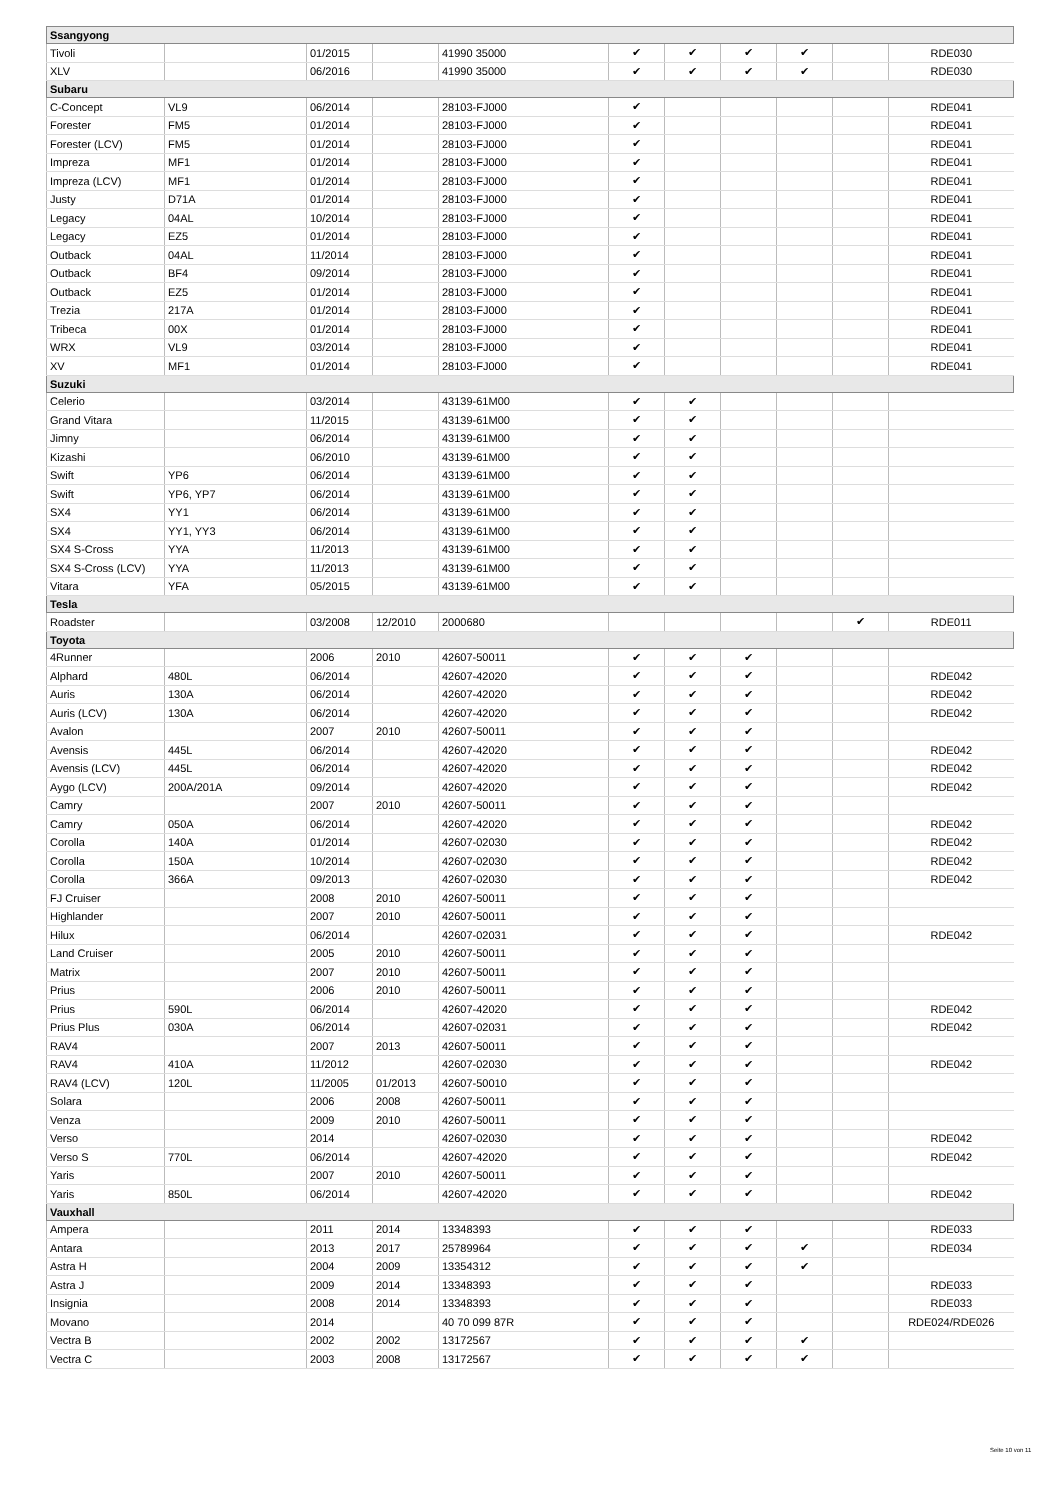| Ssangyong | | | | | | | | | | |
| Tivoli | | 01/2015 | | 41990 35000 | ✔ | ✔ | ✔ | ✔ | | RDE030 |
| XLV | | 06/2016 | | 41990 35000 | ✔ | ✔ | ✔ | ✔ | | RDE030 |
| Subaru | | | | | | | | | | |
| C-Concept | VL9 | 06/2014 | | 28103-FJ000 | ✔ | | | | | RDE041 |
| Forester | FM5 | 01/2014 | | 28103-FJ000 | ✔ | | | | | RDE041 |
| Forester (LCV) | FM5 | 01/2014 | | 28103-FJ000 | ✔ | | | | | RDE041 |
| Impreza | MF1 | 01/2014 | | 28103-FJ000 | ✔ | | | | | RDE041 |
| Impreza (LCV) | MF1 | 01/2014 | | 28103-FJ000 | ✔ | | | | | RDE041 |
| Justy | D71A | 01/2014 | | 28103-FJ000 | ✔ | | | | | RDE041 |
| Legacy | 04AL | 10/2014 | | 28103-FJ000 | ✔ | | | | | RDE041 |
| Legacy | EZ5 | 01/2014 | | 28103-FJ000 | ✔ | | | | | RDE041 |
| Outback | 04AL | 11/2014 | | 28103-FJ000 | ✔ | | | | | RDE041 |
| Outback | BF4 | 09/2014 | | 28103-FJ000 | ✔ | | | | | RDE041 |
| Outback | EZ5 | 01/2014 | | 28103-FJ000 | ✔ | | | | | RDE041 |
| Trezia | 217A | 01/2014 | | 28103-FJ000 | ✔ | | | | | RDE041 |
| Tribeca | 00X | 01/2014 | | 28103-FJ000 | ✔ | | | | | RDE041 |
| WRX | VL9 | 03/2014 | | 28103-FJ000 | ✔ | | | | | RDE041 |
| XV | MF1 | 01/2014 | | 28103-FJ000 | ✔ | | | | | RDE041 |
| Suzuki | | | | | | | | | | |
| Celerio | | 03/2014 | | 43139-61M00 | ✔ | ✔ | | | | |
| Grand Vitara | | 11/2015 | | 43139-61M00 | ✔ | ✔ | | | | |
| Jimny | | 06/2014 | | 43139-61M00 | ✔ | ✔ | | | | |
| Kizashi | | 06/2010 | | 43139-61M00 | ✔ | ✔ | | | | |
| Swift | YP6 | 06/2014 | | 43139-61M00 | ✔ | ✔ | | | | |
| Swift | YP6, YP7 | 06/2014 | | 43139-61M00 | ✔ | ✔ | | | | |
| SX4 | YY1 | 06/2014 | | 43139-61M00 | ✔ | ✔ | | | | |
| SX4 | YY1, YY3 | 06/2014 | | 43139-61M00 | ✔ | ✔ | | | | |
| SX4 S-Cross | YYA | 11/2013 | | 43139-61M00 | ✔ | ✔ | | | | |
| SX4 S-Cross (LCV) | YYA | 11/2013 | | 43139-61M00 | ✔ | ✔ | | | | |
| Vitara | YFA | 05/2015 | | 43139-61M00 | ✔ | ✔ | | | | |
| Tesla | | | | | | | | | | |
| Roadster | | 03/2008 | 12/2010 | 2000680 | | | | | ✔ | RDE011 |
| Toyota | | | | | | | | | | |
| 4Runner | | 2006 | 2010 | 42607-50011 | ✔ | ✔ | ✔ | | | |
| Alphard | 480L | 06/2014 | | 42607-42020 | ✔ | ✔ | ✔ | | | RDE042 |
| Auris | 130A | 06/2014 | | 42607-42020 | ✔ | ✔ | ✔ | | | RDE042 |
| Auris (LCV) | 130A | 06/2014 | | 42607-42020 | ✔ | ✔ | ✔ | | | RDE042 |
| Avalon | | 2007 | 2010 | 42607-50011 | ✔ | ✔ | ✔ | | | |
| Avensis | 445L | 06/2014 | | 42607-42020 | ✔ | ✔ | ✔ | | | RDE042 |
| Avensis (LCV) | 445L | 06/2014 | | 42607-42020 | ✔ | ✔ | ✔ | | | RDE042 |
| Aygo (LCV) | 200A/201A | 09/2014 | | 42607-42020 | ✔ | ✔ | ✔ | | | RDE042 |
| Camry | | 2007 | 2010 | 42607-50011 | ✔ | ✔ | ✔ | | | |
| Camry | 050A | 06/2014 | | 42607-42020 | ✔ | ✔ | ✔ | | | RDE042 |
| Corolla | 140A | 01/2014 | | 42607-02030 | ✔ | ✔ | ✔ | | | RDE042 |
| Corolla | 150A | 10/2014 | | 42607-02030 | ✔ | ✔ | ✔ | | | RDE042 |
| Corolla | 366A | 09/2013 | | 42607-02030 | ✔ | ✔ | ✔ | | | RDE042 |
| FJ Cruiser | | 2008 | 2010 | 42607-50011 | ✔ | ✔ | ✔ | | | |
| Highlander | | 2007 | 2010 | 42607-50011 | ✔ | ✔ | ✔ | | | |
| Hilux | | 06/2014 | | 42607-02031 | ✔ | ✔ | ✔ | | | RDE042 |
| Land Cruiser | | 2005 | 2010 | 42607-50011 | ✔ | ✔ | ✔ | | | |
| Matrix | | 2007 | 2010 | 42607-50011 | ✔ | ✔ | ✔ | | | |
| Prius | | 2006 | 2010 | 42607-50011 | ✔ | ✔ | ✔ | | | |
| Prius | 590L | 06/2014 | | 42607-42020 | ✔ | ✔ | ✔ | | | RDE042 |
| Prius Plus | 030A | 06/2014 | | 42607-02031 | ✔ | ✔ | ✔ | | | RDE042 |
| RAV4 | | 2007 | 2013 | 42607-50011 | ✔ | ✔ | ✔ | | | |
| RAV4 | 410A | 11/2012 | | 42607-02030 | ✔ | ✔ | ✔ | | | RDE042 |
| RAV4 (LCV) | 120L | 11/2005 | 01/2013 | 42607-50010 | ✔ | ✔ | ✔ | | | |
| Solara | | 2006 | 2008 | 42607-50011 | ✔ | ✔ | ✔ | | | |
| Venza | | 2009 | 2010 | 42607-50011 | ✔ | ✔ | ✔ | | | |
| Verso | | 2014 | | 42607-02030 | ✔ | ✔ | ✔ | | | RDE042 |
| Verso S | 770L | 06/2014 | | 42607-42020 | ✔ | ✔ | ✔ | | | RDE042 |
| Yaris | | 2007 | 2010 | 42607-50011 | ✔ | ✔ | ✔ | | | |
| Yaris | 850L | 06/2014 | | 42607-42020 | ✔ | ✔ | ✔ | | | RDE042 |
| Vauxhall | | | | | | | | | | |
| Ampera | | 2011 | 2014 | 13348393 | ✔ | ✔ | ✔ | | | RDE033 |
| Antara | | 2013 | 2017 | 25789964 | ✔ | ✔ | ✔ | ✔ | | RDE034 |
| Astra H | | 2004 | 2009 | 13354312 | ✔ | ✔ | ✔ | ✔ | | |
| Astra J | | 2009 | 2014 | 13348393 | ✔ | ✔ | ✔ | | | RDE033 |
| Insignia | | 2008 | 2014 | 13348393 | ✔ | ✔ | ✔ | | | RDE033 |
| Movano | | 2014 | | 40 70 099 87R | ✔ | ✔ | ✔ | | | RDE024/RDE026 |
| Vectra B | | 2002 | 2002 | 13172567 | ✔ | ✔ | ✔ | ✔ | | |
| Vectra C | | 2003 | 2008 | 13172567 | ✔ | ✔ | ✔ | ✔ | | |
Seite 10 von 11